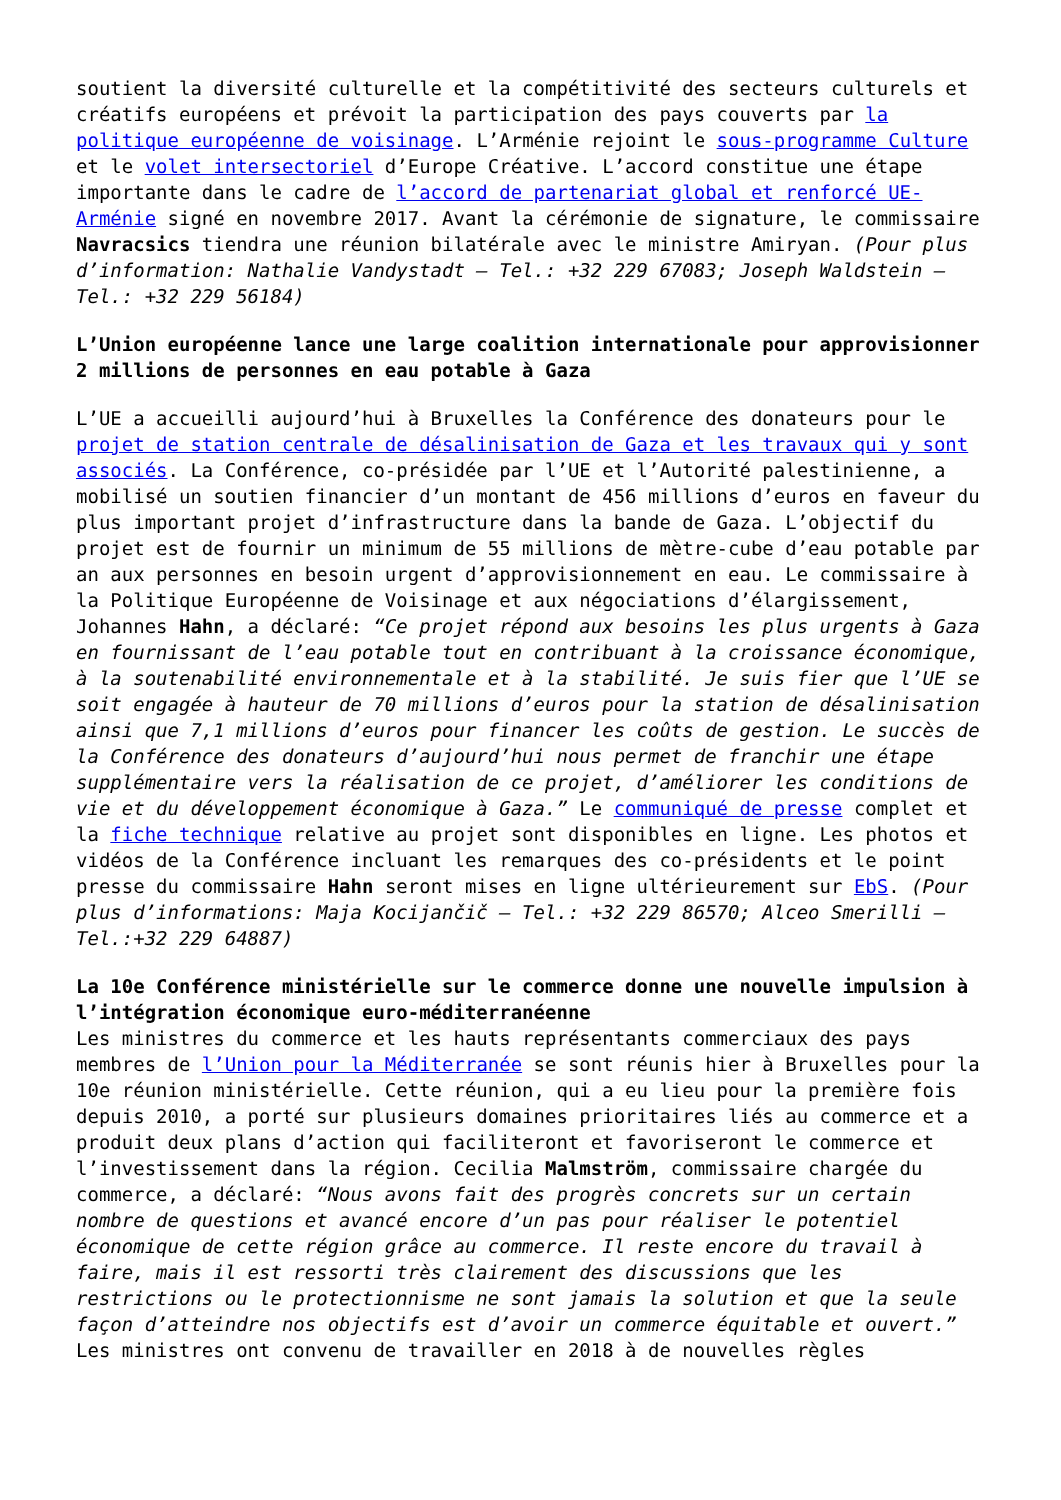soutient la diversité culturelle et la compétitivité des secteurs culturels et créatifs européens et prévoit la participation des pays couverts par la politique européenne de voisinage. L’Arménie rejoint le sous-programme Culture et le volet intersectoriel d’Europe Créative. L’accord constitue une étape importante dans le cadre de l’accord de partenariat global et renforcé UE-Arménie signé en novembre 2017. Avant la cérémonie de signature, le commissaire Navracsics tiendra une réunion bilatérale avec le ministre Amiryan. (Pour plus d’information: Nathalie Vandystadt – Tel.: +32 229 67083; Joseph Waldstein – Tel.: +32 229 56184)
L’Union européenne lance une large coalition internationale pour approvisionner 2 millions de personnes en eau potable à Gaza
L’UE a accueilli aujourd’hui à Bruxelles la Conférence des donateurs pour le projet de station centrale de désalinisation de Gaza et les travaux qui y sont associés. La Conférence, co-présidée par l’UE et l’Autorité palestinienne, a mobilisé un soutien financier d’un montant de 456 millions d’euros en faveur du plus important projet d’infrastructure dans la bande de Gaza. L’objectif du projet est de fournir un minimum de 55 millions de mètre-cube d’eau potable par an aux personnes en besoin urgent d’approvisionnement en eau. Le commissaire à la Politique Européenne de Voisinage et aux négociations d’élargissement, Johannes Hahn, a déclaré: “Ce projet répond aux besoins les plus urgents à Gaza en fournissant de l’eau potable tout en contribuant à la croissance économique, à la soutenabilité environnementale et à la stabilité. Je suis fier que l’UE se soit engagée à hauteur de 70 millions d’euros pour la station de désalinisation ainsi que 7,1 millions d’euros pour financer les coûts de gestion. Le succès de la Conférence des donateurs d’aujourd’hui nous permet de franchir une étape supplémentaire vers la réalisation de ce projet, d’améliorer les conditions de vie et du développement économique à Gaza.” Le communiqué de presse complet et la fiche technique relative au projet sont disponibles en ligne. Les photos et vidéos de la Conférence incluant les remarques des co-présidents et le point presse du commissaire Hahn seront mises en ligne ultérieurement sur EbS. (Pour plus d’informations: Maja Kocijančič – Tel.: +32 229 86570; Alceo Smerilli – Tel.:+32 229 64887)
La 10e Conférence ministérielle sur le commerce donne une nouvelle impulsion à l’intégration économique euro-méditerranéenne
Les ministres du commerce et les hauts représentants commerciaux des pays membres de l’Union pour la Méditerranée se sont réunis hier à Bruxelles pour la 10e réunion ministérielle. Cette réunion, qui a eu lieu pour la première fois depuis 2010, a porté sur plusieurs domaines prioritaires liés au commerce et a produit deux plans d’action qui faciliteront et favoriseront le commerce et l’investissement dans la région. Cecilia Malmström, commissaire chargée du commerce, a déclaré: “Nous avons fait des progrès concrets sur un certain nombre de questions et avancé encore d’un pas pour réaliser le potentiel économique de cette région grâce au commerce. Il reste encore du travail à faire, mais il est ressorti très clairement des discussions que les restrictions ou le protectionnisme ne sont jamais la solution et que la seule façon d’atteindre nos objectifs est d’avoir un commerce équitable et ouvert.” Les ministres ont convenu de travailler en 2018 à de nouvelles règles